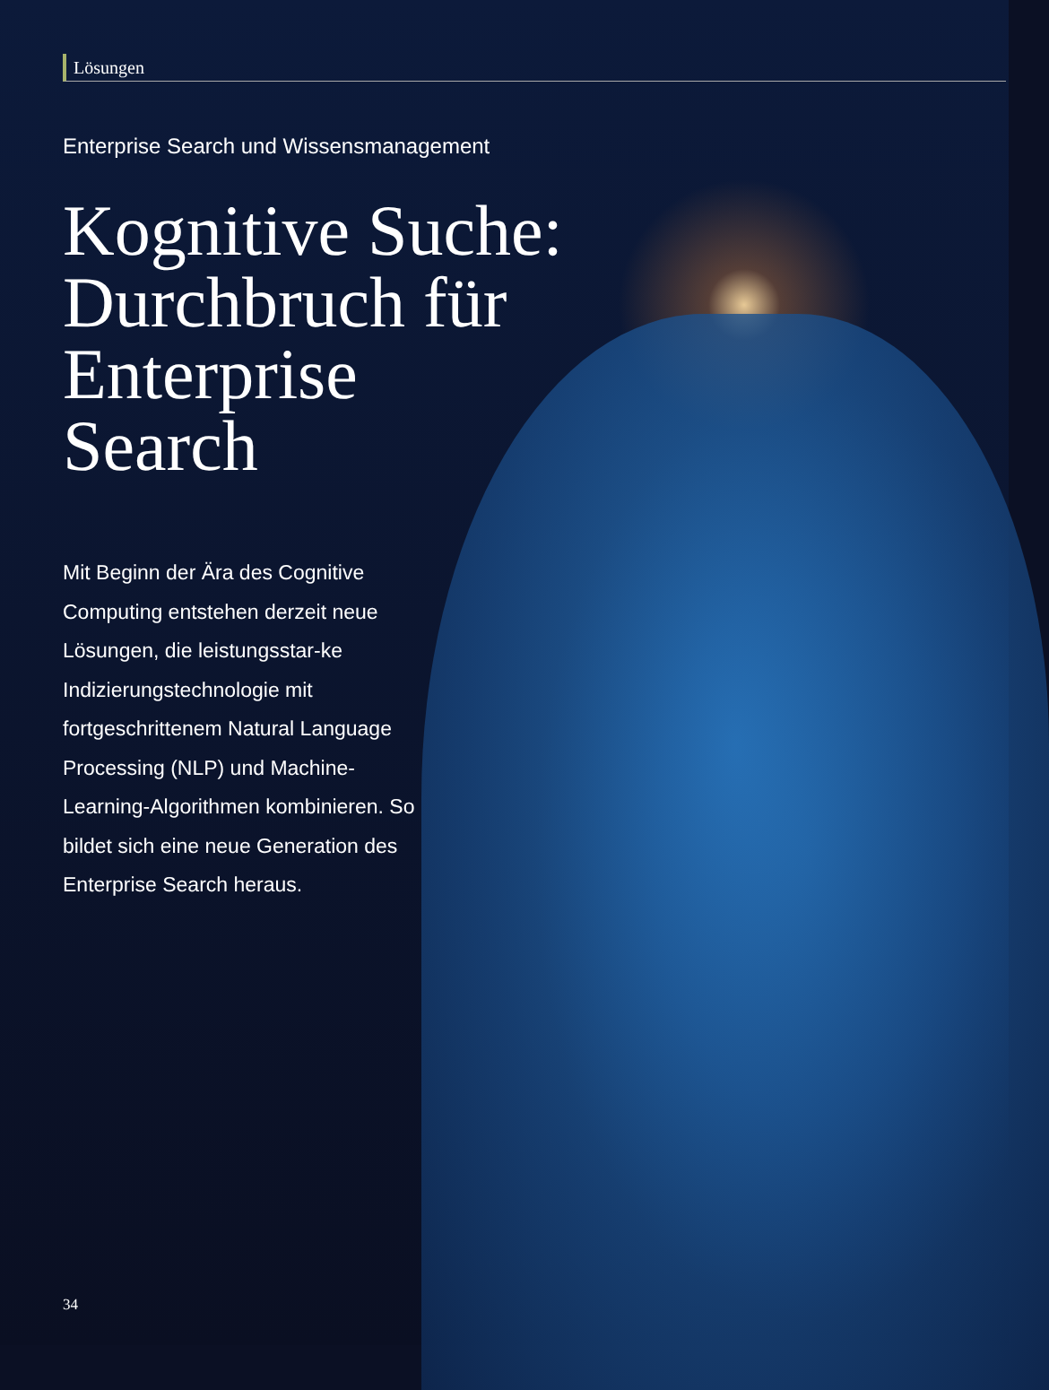Lösungen
Enterprise Search und Wissensmanagement
Kognitive Suche:
Durchbruch für
Enterprise
Search
Mit Beginn der Ära des Cognitive Computing entstehen derzeit neue Lösungen, die leistungsstar-ke Indizierungstechnologie mit fortgeschrittenem Natural Language Processing (NLP) und Machine-Learning-Algorithmen kombinieren. So bildet sich eine neue Generation des Enterprise Search heraus.
34